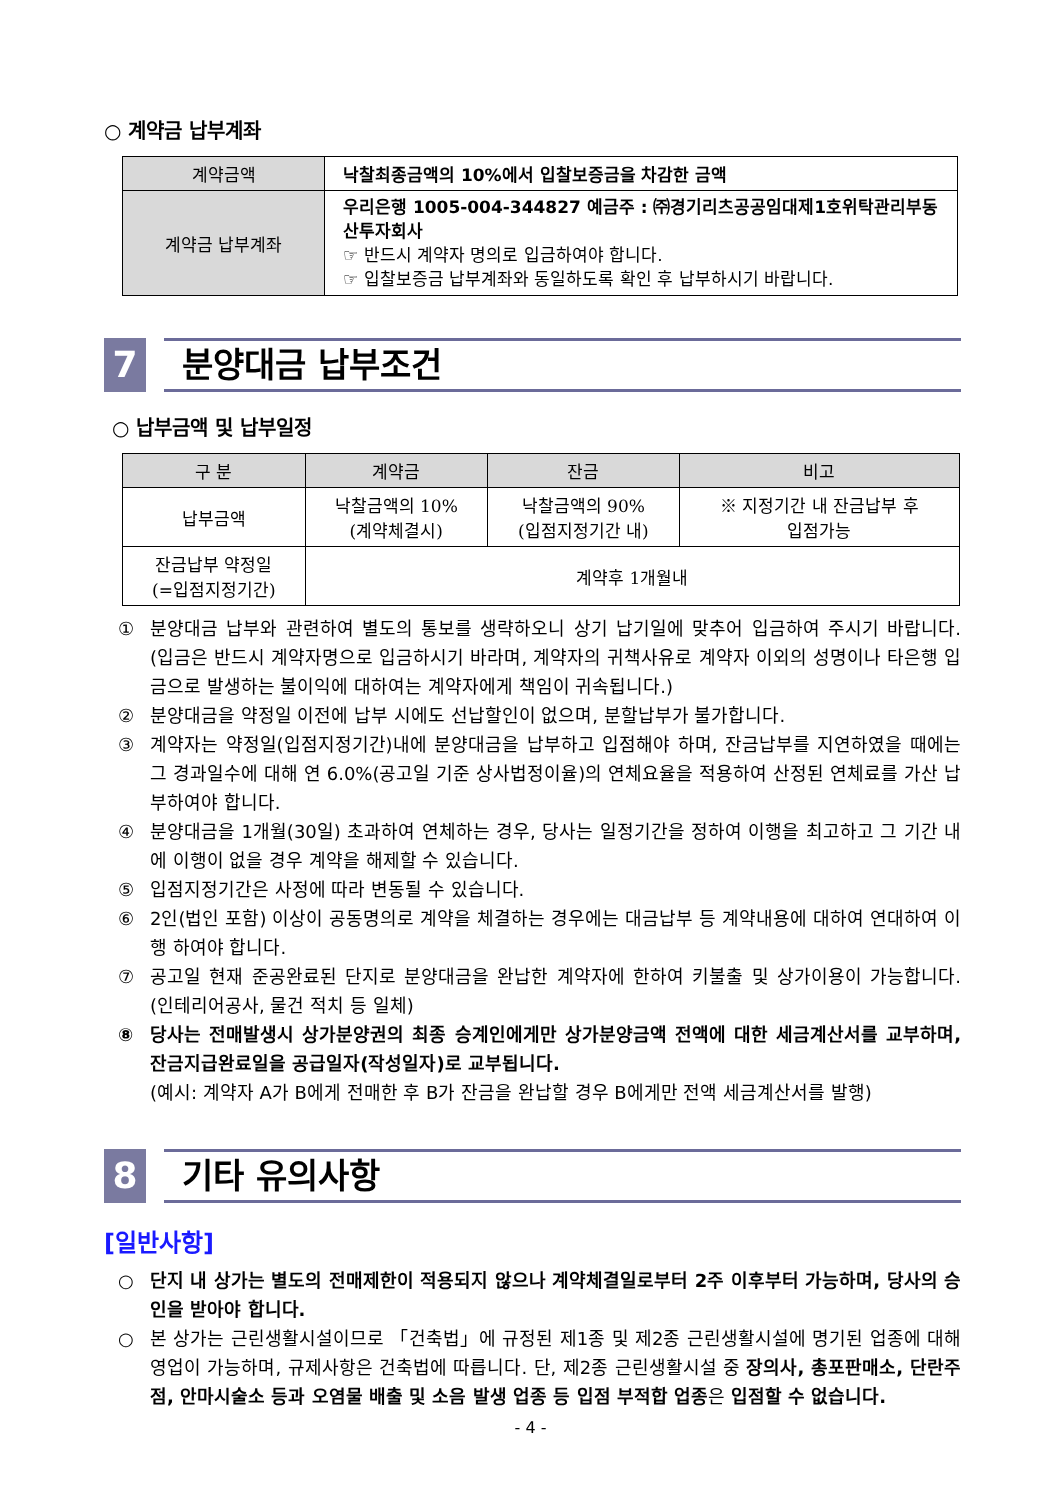○ 계약금 납부계좌
| 계약금액 | 낙찰최종금액의 10%에서 입찰보증금을 차감한 금액 |
| 계약금 납부계좌 | 우리은행 1005-004-344827 예금주 : ㈜경기리츠공공임대제1호위탁관리부동산투자회사 ☞ 반드시 계약자 명의로 입금하여야 합니다. ☞ 입찰보증금 납부계좌와 동일하도록 확인 후 납부하시기 바랍니다. |
7
분양대금 납부조건
○ 납부금액 및 납부일정
| 구 분 | 계약금 | 잔금 | 비고 |
| --- | --- | --- | --- |
| 납부금액 | 낙찰금액의 10% (계약체결시) | 낙찰금액의 90% (입점지정기간 내) | ※ 지정기간 내 잔금납부 후 입점가능 |
| 잔금납부 약정일 (=입점지정기간) | 계약후 1개월내 | | |
① 분양대금 납부와 관련하여 별도의 통보를 생략하오니 상기 납기일에 맞추어 입금하여 주시기 바랍니다. (입금은 반드시 계약자명으로 입금하시기 바라며, 계약자의 귀책사유로 계약자 이외의 성명이나 타은행 입금으로 발생하는 불이익에 대하여는 계약자에게 책임이 귀속됩니다.)
② 분양대금을 약정일 이전에 납부 시에도 선납할인이 없으며, 분할납부가 불가합니다.
③ 계약자는 약정일(입점지정기간)내에 분양대금을 납부하고 입점해야 하며, 잔금납부를 지연하였을 때에는 그 경과일수에 대해 연 6.0%(공고일 기준 상사법정이율)의 연체요율을 적용하여 산정된 연체료를 가산 납부하여야 합니다.
④ 분양대금을 1개월(30일) 초과하여 연체하는 경우, 당사는 일정기간을 정하여 이행을 최고하고 그 기간 내에 이행이 없을 경우 계약을 해제할 수 있습니다.
⑤ 입점지정기간은 사정에 따라 변동될 수 있습니다.
⑥ 2인(법인 포함) 이상이 공동명의로 계약을 체결하는 경우에는 대금납부 등 계약내용에 대하여 연대하여 이행 하여야 합니다.
⑦ 공고일 현재 준공완료된 단지로 분양대금을 완납한 계약자에 한하여 키불출 및 상가이용이 가능합니다. (인테리어공사, 물건 적치 등 일체)
⑧ 당사는 전매발생시 상가분양권의 최종 승계인에게만 상가분양금액 전액에 대한 세금계산서를 교부하며, 잔금지급완료일을 공급일자(작성일자)로 교부됩니다.
(예시: 계약자 A가 B에게 전매한 후 B가 잔금을 완납할 경우 B에게만 전액 세금계산서를 발행)
8
기타 유의사항
[일반사항]
○ 단지 내 상가는 별도의 전매제한이 적용되지 않으나 계약체결일로부터 2주 이후부터 가능하며, 당사의 승인을 받아야 합니다.
○ 본 상가는 근린생활시설이므로 「건축법」에 규정된 제1종 및 제2종 근린생활시설에 명기된 업종에 대해 영업이 가능하며, 규제사항은 건축법에 따릅니다. 단, 제2종 근린생활시설 중 장의사, 총포판매소, 단란주점, 안마시술소 등과 오염물 배출 및 소음 발생 업종 등 입점 부적합 업종은 입점할 수 없습니다.
- 4 -